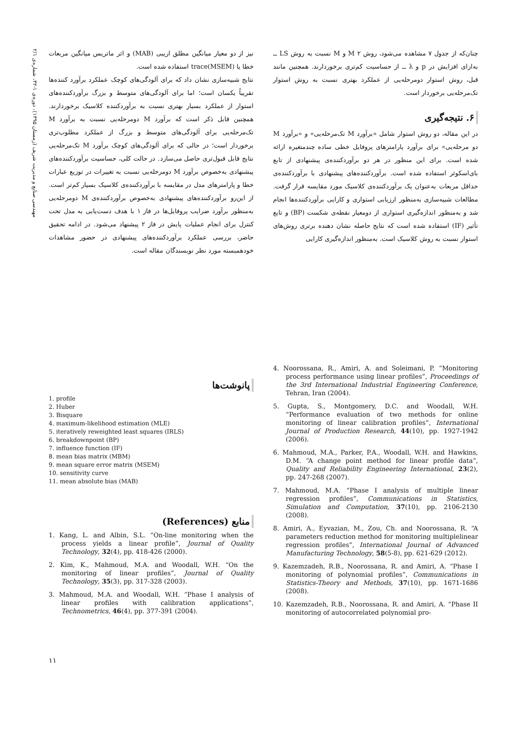مهندسی صنایع و مدیریت شریف (زمستان ۱۳۹۵)، دوره‌ی ۱-۳۲، شماره‌ی ۲/۱
چنان‌که از جدول ۷ مشاهده می‌شود، روش M ۲ و M نسبت به روش LS ــ به‌ازای افزایش در p و λ ــ از حساسیت کم‌تری برخوردارند. همچنین مانند قبل، روش استوار دومرحله‌یی از عملکرد بهتری نسبت به روش استوار تک‌مرحله‌یی برخوردار است.
۶. نتیجه‌گیری
در این مقاله، دو روش استوار شامل «برآورد M تک‌مرحله‌یی» و «برآورد M دو مرحله‌یی» برای برآورد پارامترهای پروفایل خطی ساده چندمتغیره ارائه شده است. برای این منظور در هر دو برآوردکننده‌ی پیشنهادی از تابع بای‌اسکوئر استفاده شده است. برآوردکننده‌های پیشنهادی با برآوردکننده‌ی حداقل مربعات به‌عنوان یک برآوردکننده‌ی کلاسیک مورد مقایسه قرار گرفت. مطالعات شبیه‌سازی به‌منظور ارزیابی استواری و کارایی برآوردکننده‌ها انجام شد و به‌منظور اندازه‌گیری استواری از دومعیار نقطه‌ی شکست (BP) و تابع تأثیر (IF) استفاده شده است که نتایج حاصله نشان دهنده برتری روش‌های استوار نسبت به روش کلاسیک است. به‌منظور اندازه‌گیری کارایی
نیز از دو معیار میانگین مطلق اریبی (MAB) و اثر ماتریس میانگین مربعات خطا یا trace(MSEM) استفاده شده است.
نتایج شبیه‌سازی نشان داد که برای آلودگی‌های کوچک عملکرد برآورد کننده‌ها تقریباً یکسان است؛ اما برای آلودگی‌های متوسط و بزرگ برآوردکننده‌های استوار از عملکرد بسیار بهتری نسبت به برآوردکننده کلاسیک برخوردارند. همچنین قابل ذکر است که برآورد M دومرحله‌یی نسبت به برآورد M تک‌مرحله‌یی برای آلودگی‌های متوسط و بزرگ از عملکرد مطلوب‌تری برخوردار است؛ در حالی که برای آلودگی‌های کوچک برآورد M تک‌مرحله‌یی نتایج قابل قبول‌تری حاصل می‌سازد. در حالت کلی، حساسیت برآوردکننده‌های پیشنهادی به‌خصوص برآورد M دومرحله‌یی نسبت به تغییرات در توزیع عبارات خطا و پارامترهای مدل در مقایسه با برآوردکننده‌ی کلاسیک بسیار کم‌تر است. از این‌رو برآوردکننده‌های پیشنهادی به‌خصوص برآوردکننده‌ی M دومرحله‌یی به‌منظور برآورد ضرایب پروفایل‌ها در فاز ۱ با هدف دست‌یابی به مدل تحت کنترل برای انجام عملیات پایش در فاز ۲ پیشنهاد می‌شود. در ادامه تحقیق حاضر، بررسی عملکرد برآوردکننده‌های پیشنهادی در حضور مشاهدات خودهمبسته مورد نظر نویسندگان مقاله است.
4. Noorossana, R., Amiri, A. and Soleimani, P. “Monitoring process performance using linear profiles”, Proceedings of the 3rd International Industrial Engineering Conference, Tehran, Iran (2004).
5. Gupta, S., Montgomery, D.C. and Woodall, W.H. “Performance evaluation of two methods for online monitoring of linear calibration profiles”, International Journal of Production Research, 44(10), pp. 1927-1942 (2006).
6. Mahmoud, M.A., Parker, P.A., Woodall, W.H. and Hawkins, D.M. “A change point method for linear profile data”, Quality and Reliability Engineering International, 23(2), pp. 247-268 (2007).
7. Mahmoud, M.A. “Phase I analysis of multiple linear regression profiles”, Communications in Statistics, Simulation and Computation, 37(10), pp. 2106-2130 (2008).
8. Amiri, A., Eyvazian, M., Zou, Ch. and Noorossana, R. “A parameters reduction method for monitoring multiplelinear regression profiles”, International Journal of Advanced Manufacturing Technology, 58(5-8), pp. 621-629 (2012).
9. Kazemzadeh, R.B., Noorossana, R. and Amiri, A. “Phase I monitoring of polynomial profiles”, Communications in Statistics-Theory and Methods, 37(10), pp. 1671-1686 (2008).
10. Kazemzadeh, R.B., Noorossana, R. and Amiri, A. “Phase II monitoring of autocorrelated polynomial pro-
پانوشت‌ها
1. profile
2. Huber
3. Bisquare
4. maximum-likelihood estimation (MLE)
5. iteratively reweighted least squares (IRLS)
6. breakdownpoint (BP)
7. influence function (IF)
8. mean bias matrix (MBM)
9. mean square error matrix (MSEM)
10. sensitivity curve
11. mean absolute bias (MAB)
منابع (References)
1. Kang, L. and Albin, S.L. “On-line monitoring when the process yields a linear profile”, Journal of Quality Technology, 32(4), pp. 418-426 (2000).
2. Kim, K., Mahmoud, M.A. and Woodall, W.H. “On the monitoring of linear profiles”, Journal of Quality Technology, 35(3), pp. 317-328 (2003).
3. Mahmoud, M.A. and Woodall, W.H. “Phase I analysis of linear profiles with calibration applications”, Technometrics, 46(4), pp. 377-391 (2004).
۱۱